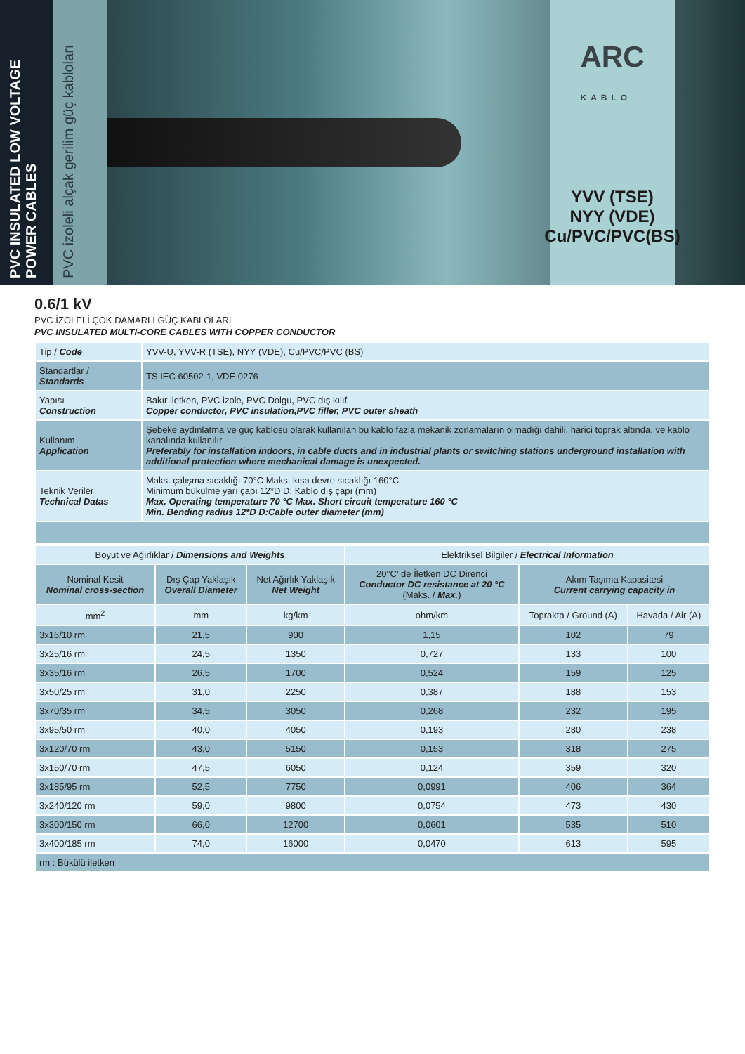PVC INSULATED LOW VOLTAGE POWER CABLES
PVC izoleli alçak gerilim güç kabloları
ARC
KABLO
YVV (TSE)
NYY (VDE)
Cu/PVC/PVC(BS)
0.6/1 kV
PVC İZOLELİ ÇOK DAMARLI GÜÇ KABLOLARI
PVC INSULATED MULTI-CORE CABLES WITH COPPER CONDUCTOR
| Tip / Code | YVV-U, YVV-R (TSE), NYY (VDE), Cu/PVC/PVC (BS) |
| Standartlar / Standards | TS IEC 60502-1, VDE 0276 |
| Yapısı Construction | Bakır iletken, PVC izole, PVC Dolgu, PVC dış kılıf Copper conductor, PVC insulation,PVC filler, PVC outer sheath |
| Kullanım Application | Şebeke aydınlatma ve güç kablosu olarak kullanılan bu kablo fazla mekanik zorlamaların olmadığı dahili, harici toprak altında, ve kablo kanalında kullanılır. Preferably for installation indoors, in cable ducts and in industrial plants or switching stations underground installation with additional protection where mechanical damage is unexpected. |
| Teknik Veriler Technical Datas | Maks. çalışma sıcaklığı 70°C Maks. kısa devre sıcaklığı 160°C Minimum bükülme yarı çapı 12*D D: Kablo dış çapı (mm) Max. Operating temperature 70 °C Max. Short circuit temperature 160 °C Min. Bending radius 12*D D:Cable outer diameter (mm) |
| Boyut ve Ağırlıklar / Dimensions and Weights | | | Elektriksel Bilgiler / Electrical Information | | |
| --- | --- | --- | --- | --- | --- |
| Nominal Kesit Nominal cross-section | Dış Çap Yaklaşık Overall Diameter | Net Ağırlık Yaklaşık Net Weight | 20°C' de İletken DC Direnci Conductor DC resistance at 20 °C (Maks. / Max. ) | Akım Taşıma Kapasitesi Current carrying capacity in | |
| mm<sup>2</sup> | mm | kg/km | ohm/km | Toprakta / Ground (A) | Havada / Air (A) |
| 3x16/10 rm | 21,5 | 900 | 1,15 | 102 | 79 |
| 3x25/16 rm | 24,5 | 1350 | 0,727 | 133 | 100 |
| 3x35/16 rm | 26,5 | 1700 | 0,524 | 159 | 125 |
| 3x50/25 rm | 31,0 | 2250 | 0,387 | 188 | 153 |
| 3x70/35 rm | 34,5 | 3050 | 0,268 | 232 | 195 |
| 3x95/50 rm | 40,0 | 4050 | 0,193 | 280 | 238 |
| 3x120/70 rm | 43,0 | 5150 | 0,153 | 318 | 275 |
| 3x150/70 rm | 47,5 | 6050 | 0,124 | 359 | 320 |
| 3x185/95 rm | 52,5 | 7750 | 0,0991 | 406 | 364 |
| 3x240/120 rm | 59,0 | 9800 | 0,0754 | 473 | 430 |
| 3x300/150 rm | 66,0 | 12700 | 0,0601 | 535 | 510 |
| 3x400/185 rm | 74,0 | 16000 | 0,0470 | 613 | 595 |
| rm : Bükülü iletken | | | | | |